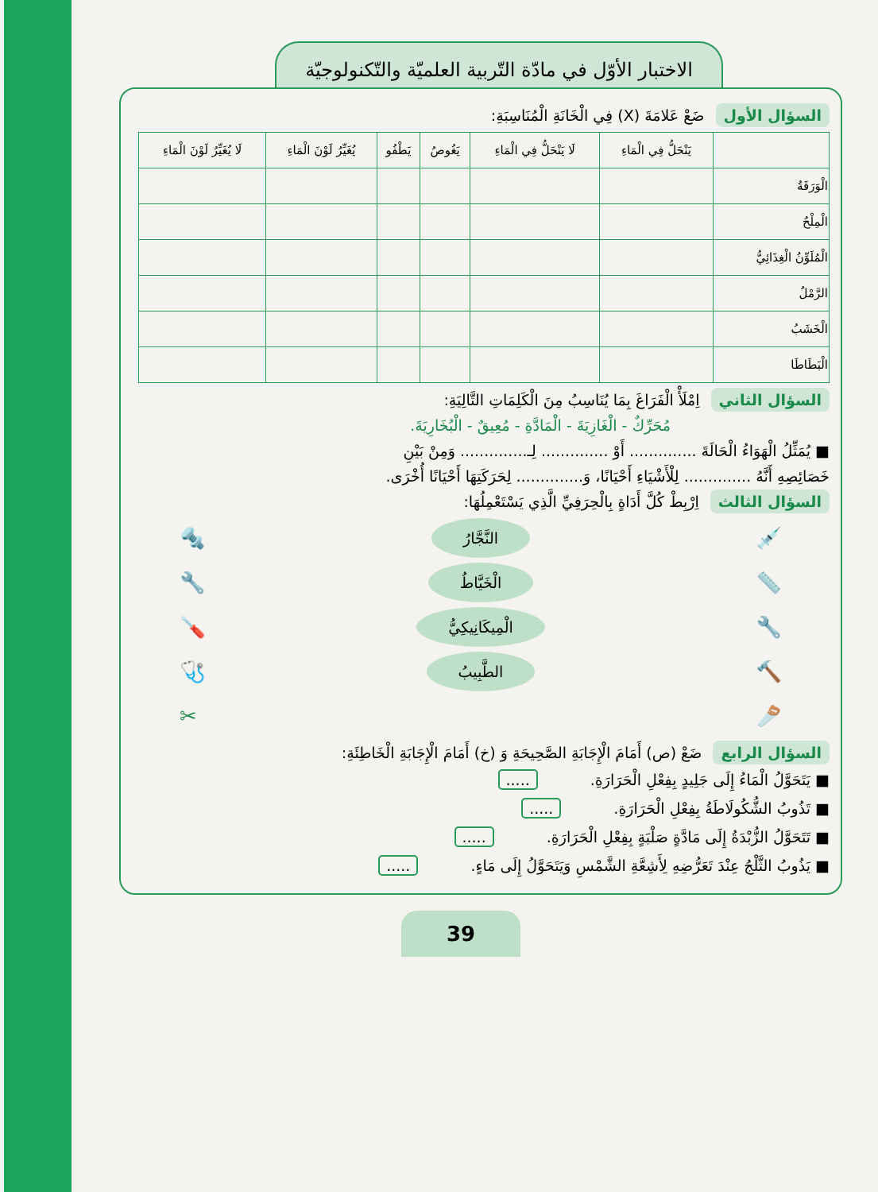الاختبار الأوّل في مادّة التّربية العلميّة والتّكنولوجيّة
السؤال الأول ضَعْ عَلامَةَ (X) فِي الْخَانَةِ الْمُنَاسِبَةِ:
| | يَنْحَلُّ فِي الْمَاءِ | لَا يَنْحَلُّ فِي الْمَاءِ | يَغُوصُ | يَطْفُو | يُغَيِّرُ لَوْنَ الْمَاءِ | لَا يُغَيِّرُ لَوْنَ الْمَاءِ |
| --- | --- | --- | --- | --- | --- | --- |
| الْوَرَقَةُ | | | | | | |
| الْمِلْحُ | | | | | | |
| الْمُلَوِّنُ الْغِذَائِيُّ | | | | | | |
| الرَّمْلُ | | | | | | |
| الْخَشَبُ | | | | | | |
| الْبَطَاطَا | | | | | | |
السؤال الثاني اِمْلَأْ الْفَرَاغَ بِمَا يُنَاسِبُ مِنَ الْكَلِمَاتِ التَّالِيَةِ:
مُحَرِّكٌ - الْغَازِيَةَ - الْمَادَّةِ - مُعِيقٌ - الْبُخَارِيَةَ.
■ يُمَثِّلُ الْهَوَاءُ الْحَالَةَ .............. أَوْ .............. لِـ.............. وَمِنْ بَيْنِ
خَصَائِصِهِ أَنَّهُ .............. لِلْأَشْيَاءِ أَحْيَانًا، وَ.............. لِحَرَكَتِهَا أَحْيَانًا أُخْرَى.
السؤال الثالث اِرْبِطْ كُلَّ أَدَاةٍ بِالْحِرَفِيِّ الَّذِي يَسْتَعْمِلُهَا:
💉 النَّجَّارُ 🔩
📏 الْخَيَّاطُ 🔧
🔧 الْمِيكَانِيكِيُّ 🪛
🔨 الطَّبِيبُ 🩺
🪚. ✂
السؤال الرابع ضَعْ (ص) أَمَامَ الْإِجَابَةِ الصَّحِيحَةِ وَ (خ) أَمَامَ الْإِجَابَةِ الْخَاطِئَةِ:
■ يَتَحَوَّلُ الْمَاءُ إِلَى جَلِيدٍ بِفِعْلِ الْحَرَارَةِ. .....
■ تَذُوبُ الشُّكُولَاطَةُ بِفِعْلِ الْحَرَارَةِ. .....
■ تَتَحَوَّلُ الزُّبْدَةُ إِلَى مَادَّةٍ صَلْبَةٍ بِفِعْلِ الْحَرَارَةِ. .....
■ يَذُوبُ الثَّلْجُ عِنْدَ تَعَرُّضِهِ لِأَشِعَّةِ الشَّمْسِ وَيَتَحَوَّلُ إِلَى مَاءٍ. .....
39